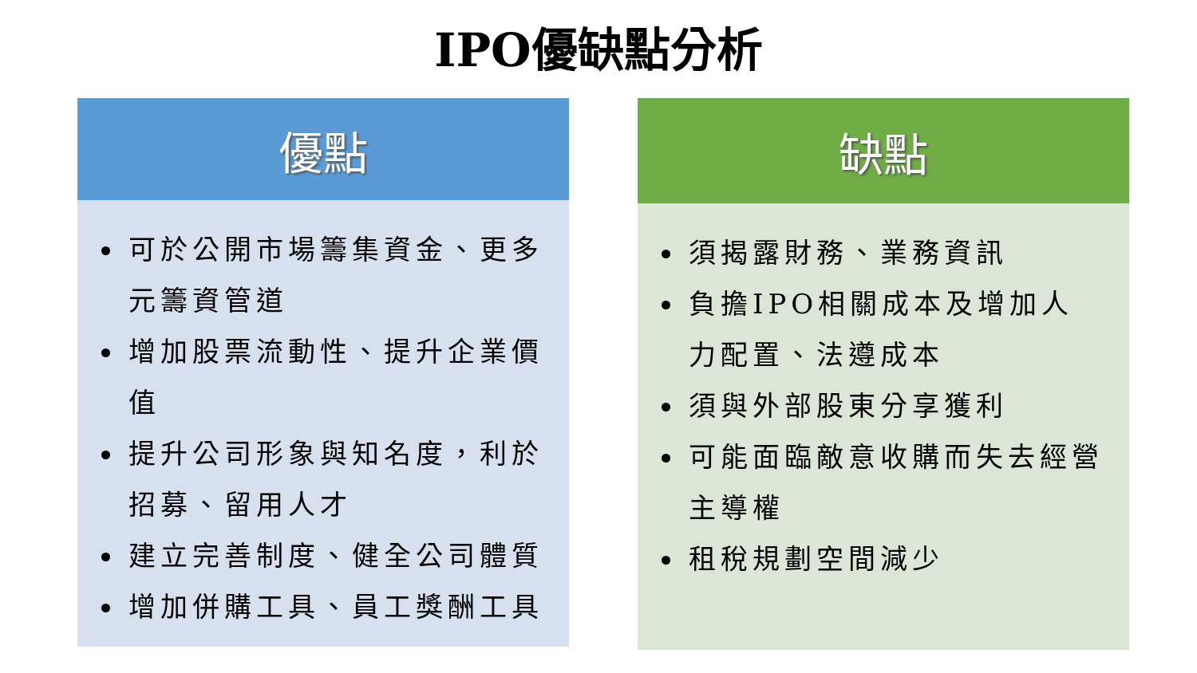IPO優缺點分析
優點
可於公開市場籌集資金、更多元籌資管道
增加股票流動性、提升企業價值
提升公司形象與知名度，利於招募、留用人才
建立完善制度、健全公司體質
增加併購工具、員工獎酬工具
缺點
須揭露財務、業務資訊
負擔IPO相關成本及增加人力配置、法遵成本
須與外部股東分享獲利
可能面臨敵意收購而失去經營主導權
租稅規劃空間減少